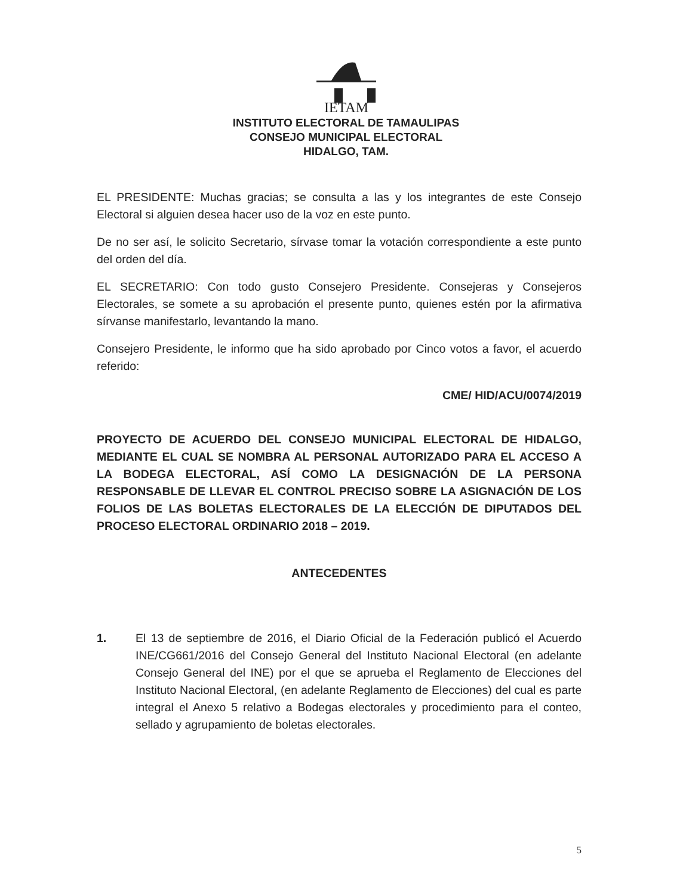IETAM
INSTITUTO ELECTORAL DE TAMAULIPAS
CONSEJO MUNICIPAL ELECTORAL
HIDALGO, TAM.
EL PRESIDENTE: Muchas gracias; se consulta a las y los integrantes de este Consejo Electoral si alguien desea hacer uso de la voz en este punto.
De no ser así, le solicito Secretario, sírvase tomar la votación correspondiente a este punto del orden del día.
EL SECRETARIO: Con todo gusto Consejero Presidente. Consejeras y Consejeros Electorales, se somete a su aprobación el presente punto, quienes estén por la afirmativa sírvanse manifestarlo, levantando la mano.
Consejero Presidente, le informo que ha sido aprobado por Cinco votos a favor, el acuerdo referido:
CME/ HID/ACU/0074/2019
PROYECTO DE ACUERDO DEL CONSEJO MUNICIPAL ELECTORAL DE HIDALGO, MEDIANTE EL CUAL SE NOMBRA AL PERSONAL AUTORIZADO PARA EL ACCESO A LA BODEGA ELECTORAL, ASÍ COMO LA DESIGNACIÓN DE LA PERSONA RESPONSABLE DE LLEVAR EL CONTROL PRECISO SOBRE LA ASIGNACIÓN DE LOS FOLIOS DE LAS BOLETAS ELECTORALES DE LA ELECCIÓN DE DIPUTADOS DEL PROCESO ELECTORAL ORDINARIO 2018 – 2019.
ANTECEDENTES
1. El 13 de septiembre de 2016, el Diario Oficial de la Federación publicó el Acuerdo INE/CG661/2016 del Consejo General del Instituto Nacional Electoral (en adelante Consejo General del INE) por el que se aprueba el Reglamento de Elecciones del Instituto Nacional Electoral, (en adelante Reglamento de Elecciones) del cual es parte integral el Anexo 5 relativo a Bodegas electorales y procedimiento para el conteo, sellado y agrupamiento de boletas electorales.
5